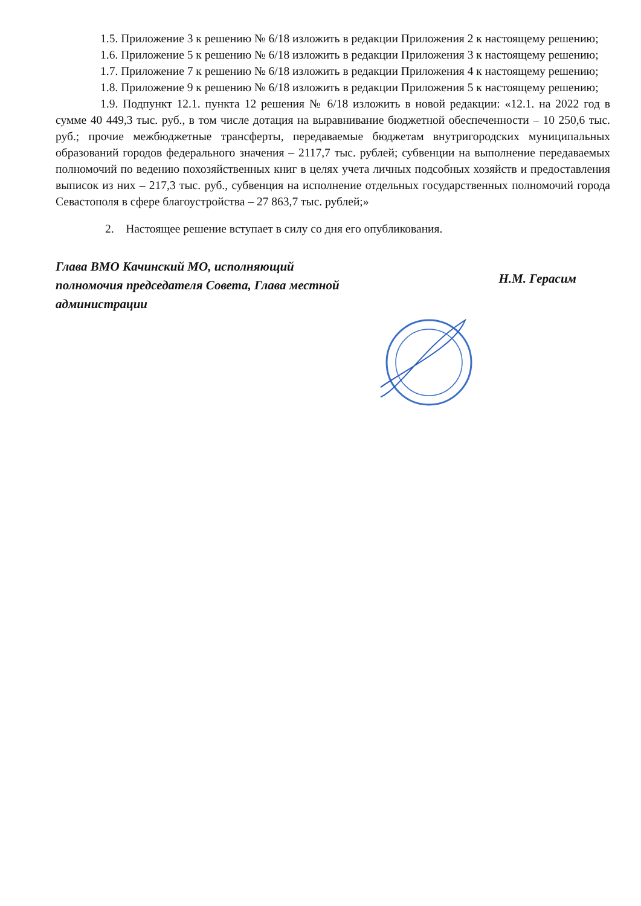1.5. Приложение 3 к решению № 6/18 изложить в редакции Приложения 2 к настоящему решению;
1.6. Приложение 5 к решению № 6/18 изложить в редакции Приложения 3 к настоящему решению;
1.7. Приложение 7 к решению № 6/18 изложить в редакции Приложения 4 к настоящему решению;
1.8. Приложение 9 к решению № 6/18 изложить в редакции Приложения 5 к настоящему решению;
1.9. Подпункт 12.1. пункта 12 решения № 6/18 изложить в новой редакции: «12.1. на 2022 год в сумме 40 449,3 тыс. руб., в том числе дотация на выравнивание бюджетной обеспеченности – 10 250,6 тыс. руб.; прочие межбюджетные трансферты, передаваемые бюджетам внутригородских муниципальных образований городов федерального значения – 2117,7 тыс. рублей; субвенции на выполнение передаваемых полномочий по ведению похозяйственных книг в целях учета личных подсобных хозяйств и предоставления выписок из них – 217,3 тыс. руб., субвенция на исполнение отдельных государственных полномочий города Севастополя в сфере благоустройства – 27 863,7 тыс. рублей;»
2. Настоящее решение вступает в силу со дня его опубликования.
Глава ВМО Качинский МО, исполняющий полномочия председателя Совета, Глава местной администрации
Н.М. Герасим